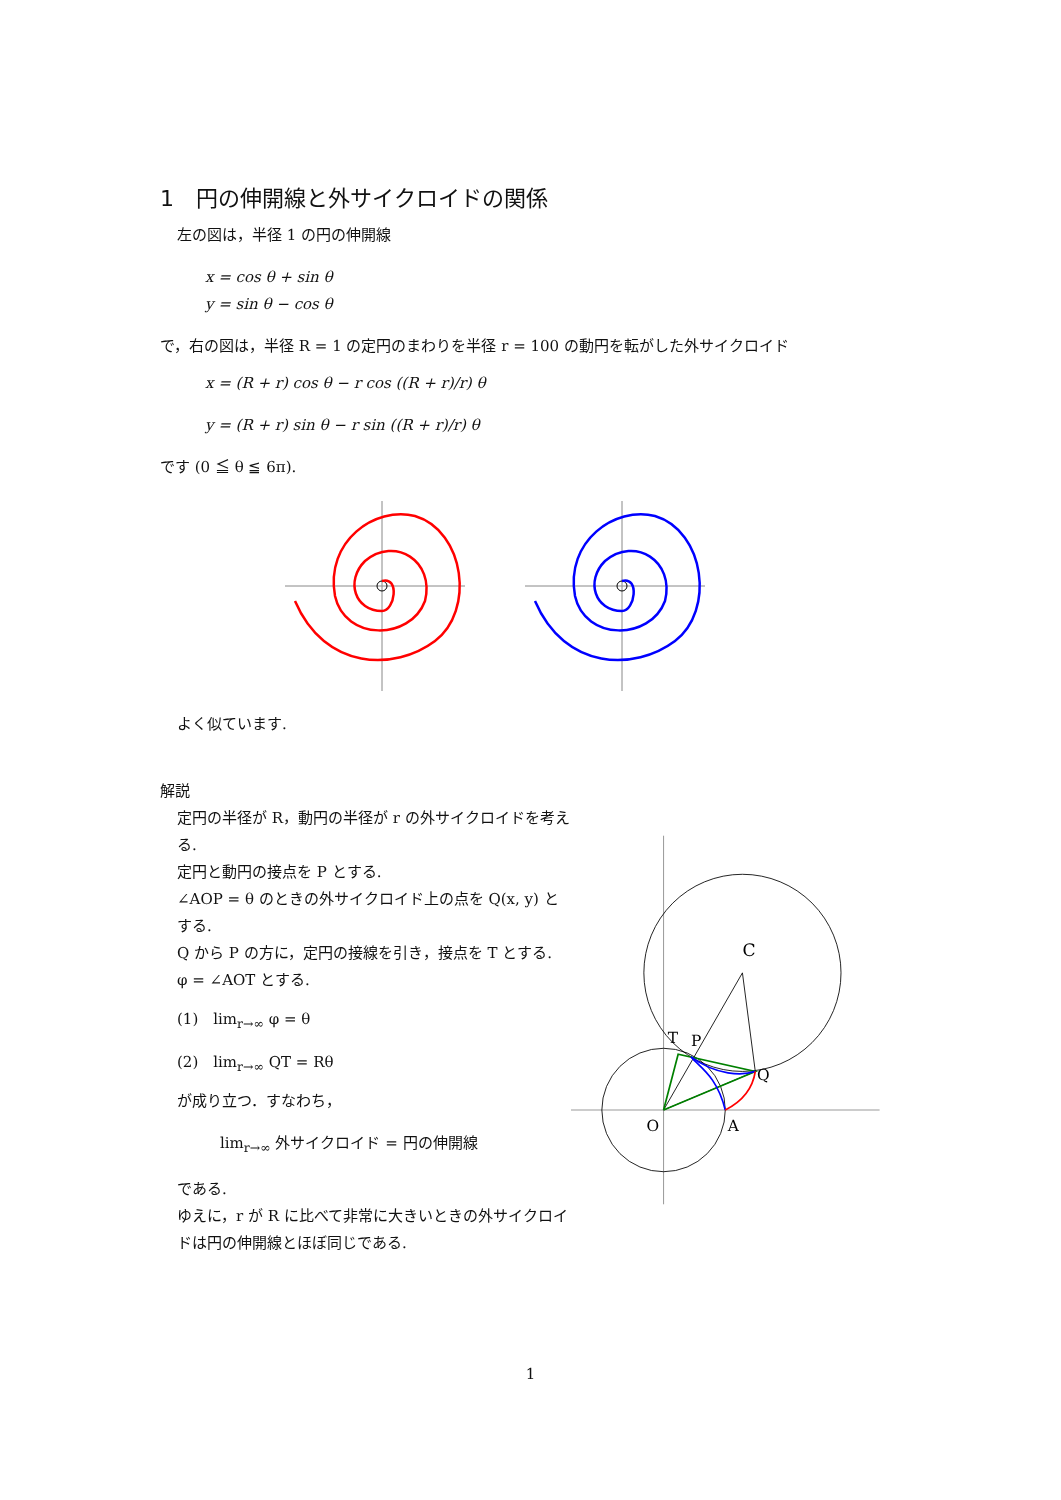1　円の伸開線と外サイクロイドの関係
左の図は，半径 1 の円の伸開線
x = cos θ + sin θ
y = sin θ − cos θ
で，右の図は，半径 R = 1 の定円のまわりを半径 r = 100 の動円を転がした外サイクロイド
x = (R + r) cos θ − r cos ((R + r)/r) θ
y = (R + r) sin θ − r sin ((R + r)/r) θ
です (0 ≦ θ ≦ 6π).
よく似ています.
解説
定円の半径が R，動円の半径が r の外サイクロイドを考える.
定円と動円の接点を P とする.
∠AOP = θ のときの外サイクロイド上の点を Q(x, y) とする.
Q から P の方に，定円の接線を引き，接点を T とする.
φ = ∠AOT とする.
(1)　lim<sub>r→∞</sub> φ = θ
(2)　lim<sub>r→∞</sub> QT = Rθ
が成り立つ．すなわち，
lim<sub>r→∞</sub> 外サイクロイド = 円の伸開線
である.
ゆえに，r が R に比べて非常に大きいときの外サイクロイドは円の伸開線とほぼ同じである.
C
T
P
Q
O
A
1